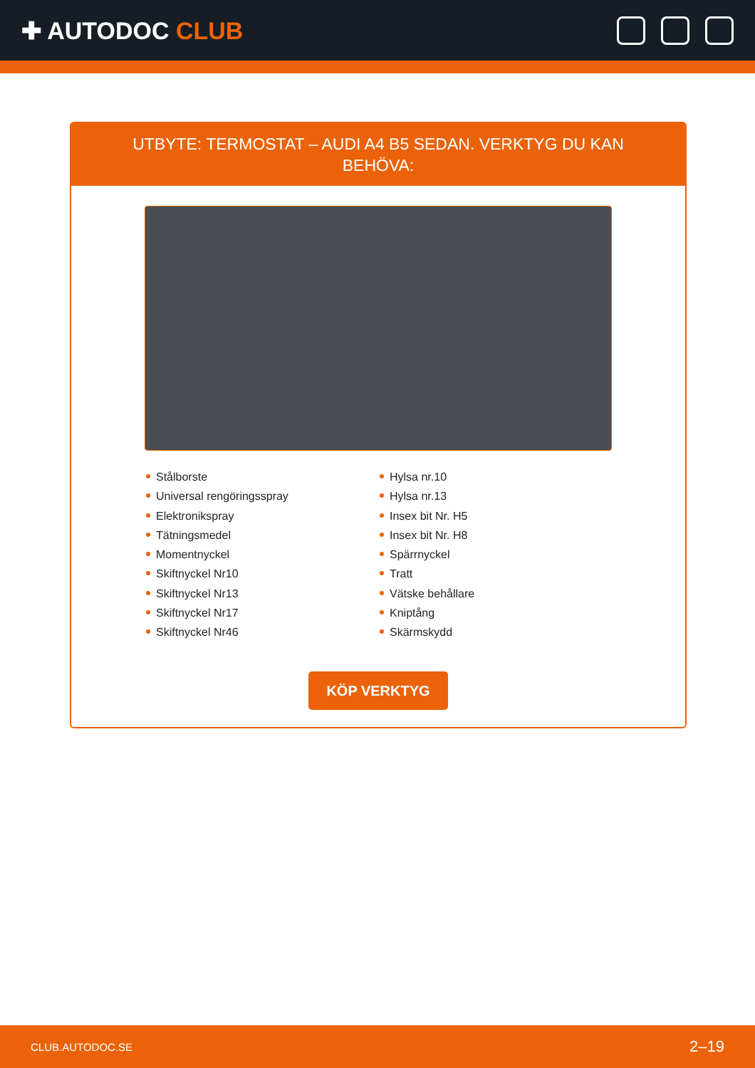✚ AUTODOC CLUB
UTBYTE: TERMOSTAT – AUDI A4 B5 SEDAN. VERKTYG DU KAN BEHÖVA:
Stålborste
Universal rengöringsspray
Elektronikspray
Tätningsmedel
Momentnyckel
Skiftnyckel Nr10
Skiftnyckel Nr13
Skiftnyckel Nr17
Skiftnyckel Nr46
Hylsa nr.10
Hylsa nr.13
Insex bit Nr. H5
Insex bit Nr. H8
Spärrnyckel
Tratt
Vätske behållare
Kniptång
Skärmskydd
KÖP VERKTYG
CLUB.AUTODOC.SE 2–19